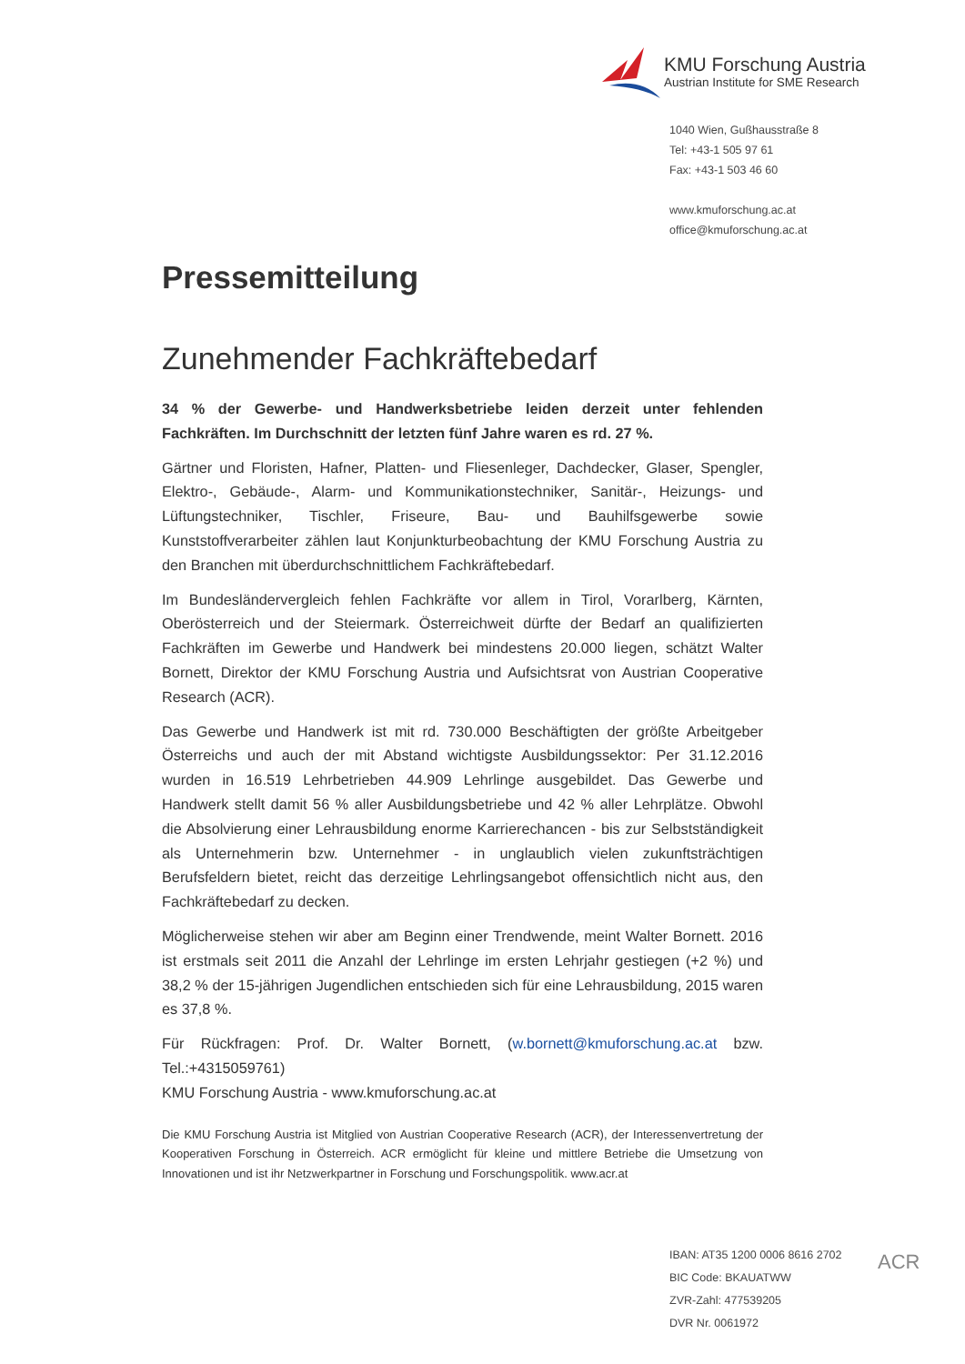KMU Forschung Austria
Austrian Institute for SME Research
1040 Wien, Gußhausstraße 8
Tel: +43-1 505 97 61
Fax: +43-1 503 46 60
www.kmuforschung.ac.at
office@kmuforschung.ac.at
Pressemitteilung
Zunehmender Fachkräftebedarf
34 % der Gewerbe- und Handwerksbetriebe leiden derzeit unter fehlenden Fachkräften. Im Durchschnitt der letzten fünf Jahre waren es rd. 27 %.
Gärtner und Floristen, Hafner, Platten- und Fliesenleger, Dachdecker, Glaser, Spengler, Elektro-, Gebäude-, Alarm- und Kommunikationstechniker, Sanitär-, Heizungs- und Lüftungstechniker, Tischler, Friseure, Bau- und Bauhilfsgewerbe sowie Kunststoffverarbeiter zählen laut Konjunkturbeobachtung der KMU Forschung Austria zu den Branchen mit überdurchschnittlichem Fachkräftebedarf.
Im Bundesländervergleich fehlen Fachkräfte vor allem in Tirol, Vorarlberg, Kärnten, Oberösterreich und der Steiermark. Österreichweit dürfte der Bedarf an qualifizierten Fachkräften im Gewerbe und Handwerk bei mindestens 20.000 liegen, schätzt Walter Bornett, Direktor der KMU Forschung Austria und Aufsichtsrat von Austrian Cooperative Research (ACR).
Das Gewerbe und Handwerk ist mit rd. 730.000 Beschäftigten der größte Arbeitgeber Österreichs und auch der mit Abstand wichtigste Ausbildungssektor: Per 31.12.2016 wurden in 16.519 Lehrbetrieben 44.909 Lehrlinge ausgebildet. Das Gewerbe und Handwerk stellt damit 56 % aller Ausbildungsbetriebe und 42 % aller Lehrplätze. Obwohl die Absolvierung einer Lehrausbildung enorme Karrierechancen - bis zur Selbstständigkeit als Unternehmerin bzw. Unternehmer - in unglaublich vielen zukunftsträchtigen Berufsfeldern bietet, reicht das derzeitige Lehrlingsangebot offensichtlich nicht aus, den Fachkräftebedarf zu decken.
Möglicherweise stehen wir aber am Beginn einer Trendwende, meint Walter Bornett. 2016 ist erstmals seit 2011 die Anzahl der Lehrlinge im ersten Lehrjahr gestiegen (+2 %) und 38,2 % der 15-jährigen Jugendlichen entschieden sich für eine Lehrausbildung, 2015 waren es 37,8 %.
Für Rückfragen: Prof. Dr. Walter Bornett, (w.bornett@kmuforschung.ac.at bzw. Tel.:+4315059761)
KMU Forschung Austria - www.kmuforschung.ac.at
Die KMU Forschung Austria ist Mitglied von Austrian Cooperative Research (ACR), der Interessenvertretung der Kooperativen Forschung in Österreich. ACR ermöglicht für kleine und mittlere Betriebe die Umsetzung von Innovationen und ist ihr Netzwerkpartner in Forschung und Forschungspolitik. www.acr.at
IBAN: AT35 1200 0006 8616 2702
BIC Code: BKAUATWW
ZVR-Zahl: 477539205
DVR Nr. 0061972
ACR